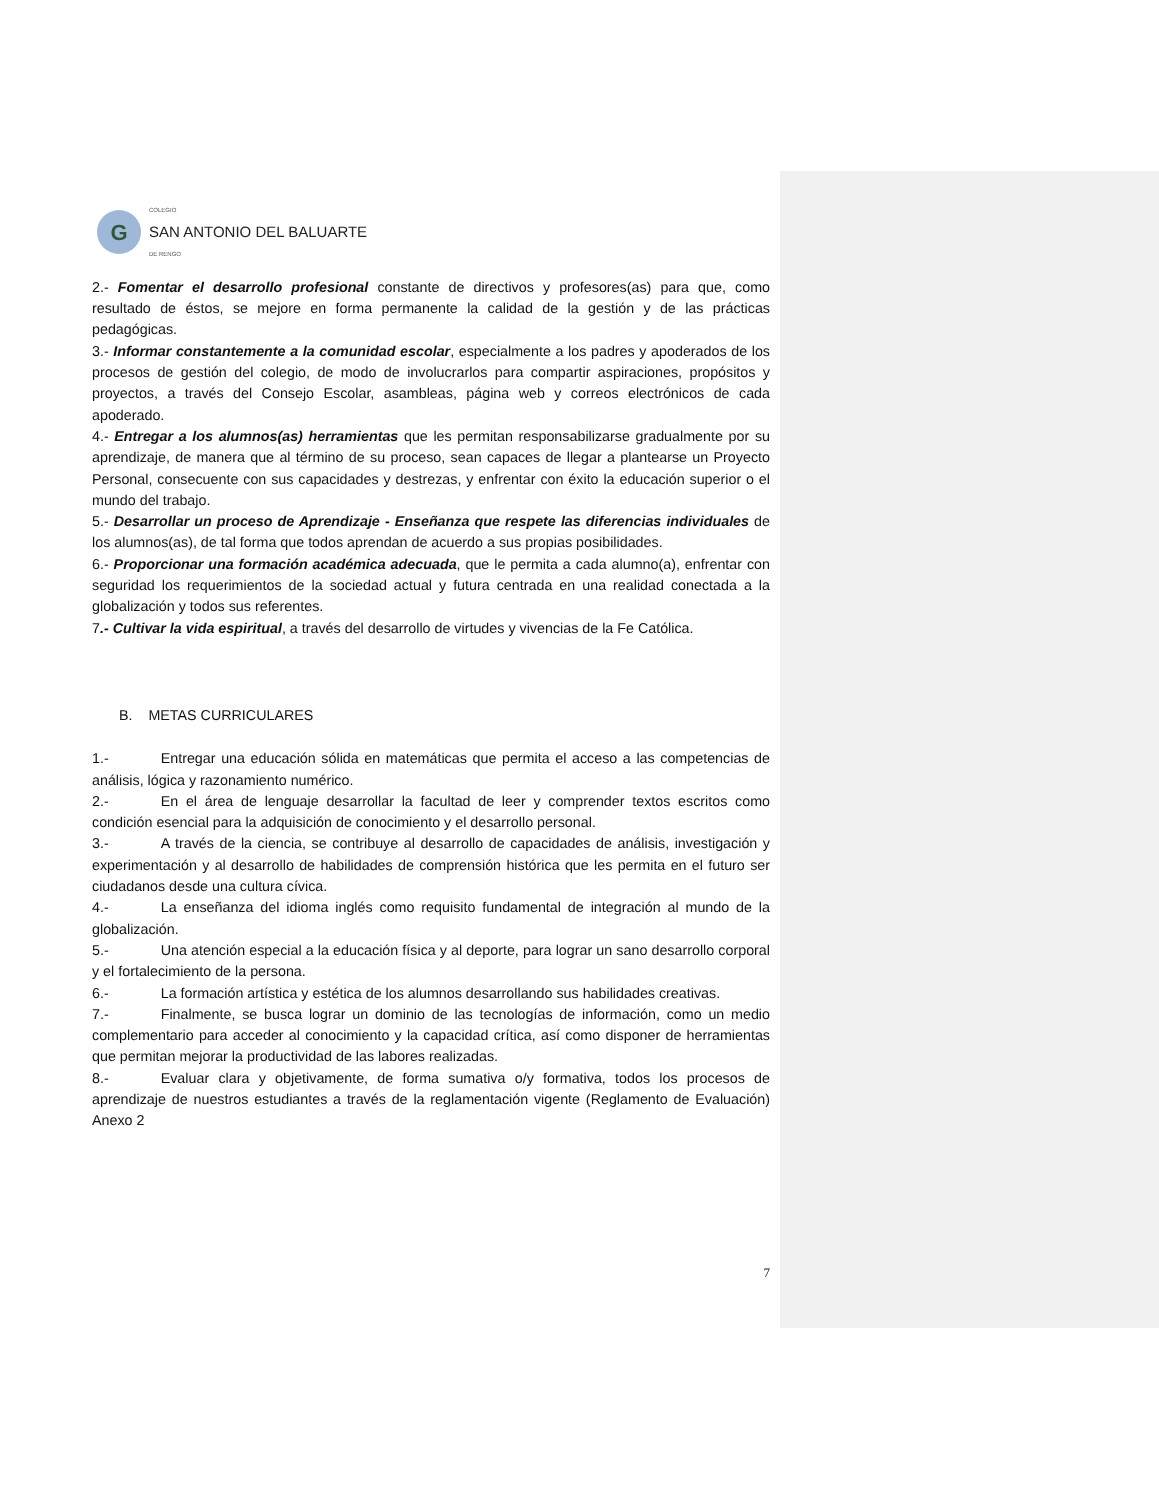G
COLEGIO
SAN ANTONIO DEL BALUARTE
DE RENGO
2.- Fomentar el desarrollo profesional constante de directivos y profesores(as) para que, como resultado de éstos, se mejore en forma permanente la calidad de la gestión y de las prácticas pedagógicas.
3.- Informar constantemente a la comunidad escolar, especialmente a los padres y apoderados de los procesos de gestión del colegio, de modo de involucrarlos para compartir aspiraciones, propósitos y proyectos, a través del Consejo Escolar, asambleas, página web y correos electrónicos de cada apoderado.
4.- Entregar a los alumnos(as) herramientas que les permitan responsabilizarse gradualmente por su aprendizaje, de manera que al término de su proceso, sean capaces de llegar a plantearse un Proyecto Personal, consecuente con sus capacidades y destrezas, y enfrentar con éxito la educación superior o el mundo del trabajo.
5.- Desarrollar un proceso de Aprendizaje - Enseñanza que respete las diferencias individuales de los alumnos(as), de tal forma que todos aprendan de acuerdo a sus propias posibilidades.
6.- Proporcionar una formación académica adecuada, que le permita a cada alumno(a), enfrentar con seguridad los requerimientos de la sociedad actual y futura centrada en una realidad conectada a la globalización y todos sus referentes.
7.- Cultivar la vida espiritual, a través del desarrollo de virtudes y vivencias de la Fe Católica.
B. METAS CURRICULARES
1.- Entregar una educación sólida en matemáticas que permita el acceso a las competencias de análisis, lógica y razonamiento numérico.
2.- En el área de lenguaje desarrollar la facultad de leer y comprender textos escritos como condición esencial para la adquisición de conocimiento y el desarrollo personal.
3.- A través de la ciencia, se contribuye al desarrollo de capacidades de análisis, investigación y experimentación y al desarrollo de habilidades de comprensión histórica que les permita en el futuro ser ciudadanos desde una cultura cívica.
4.- La enseñanza del idioma inglés como requisito fundamental de integración al mundo de la globalización.
5.- Una atención especial a la educación física y al deporte, para lograr un sano desarrollo corporal y el fortalecimiento de la persona.
6.- La formación artística y estética de los alumnos desarrollando sus habilidades creativas.
7.- Finalmente, se busca lograr un dominio de las tecnologías de información, como un medio complementario para acceder al conocimiento y la capacidad crítica, así como disponer de herramientas que permitan mejorar la productividad de las labores realizadas.
8.- Evaluar clara y objetivamente, de forma sumativa o/y formativa, todos los procesos de aprendizaje de nuestros estudiantes a través de la reglamentación vigente (Reglamento de Evaluación) Anexo 2
7